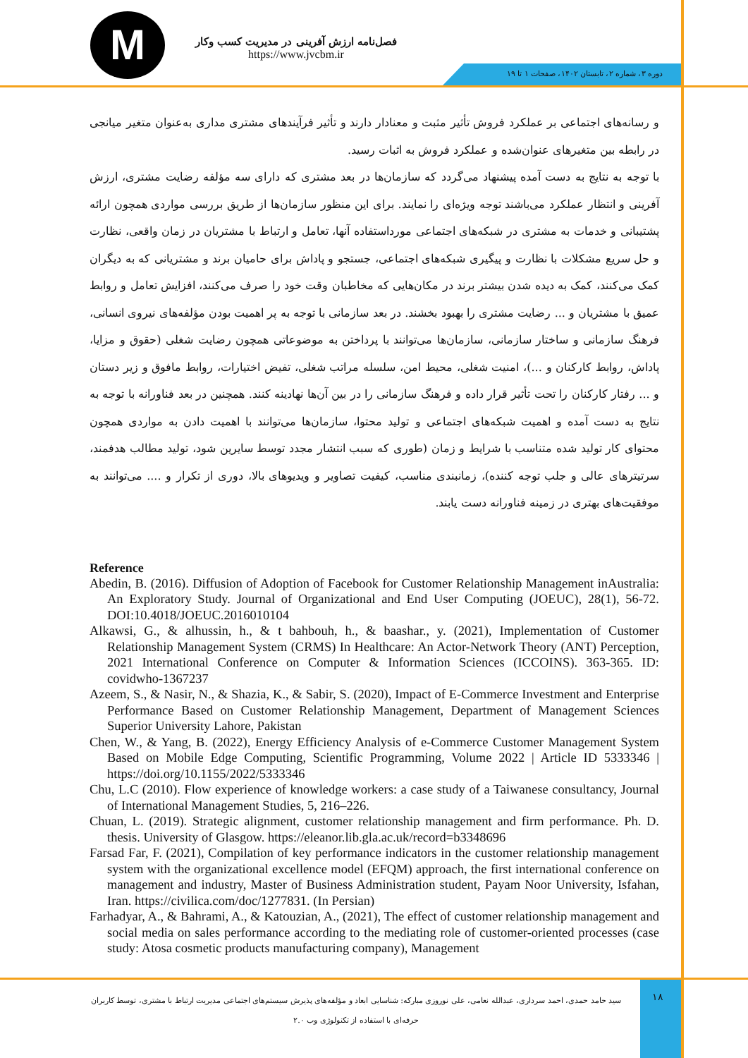M
فصل‌نامه ارزش آفرینی در مدیریت کسب وکار
https://www.jvcbm.ir
دوره ۳، شماره ۲، تابستان ۱۴۰۲، صفحات ۱ تا ۱۹
و رسانه‌های اجتماعی بر عملکرد فروش تأثیر مثبت و معنادار دارند و تأثیر فرآیندهای مشتری مداری به‌عنوان متغیر میانجی در رابطه بین متغیرهای عنوان‌شده و عملکرد فروش به اثبات رسید.
با توجه به نتایج به دست آمده پیشنهاد می‌گردد که سازمان‌ها در بعد مشتری که دارای سه مؤلفه رضایت مشتری، ارزش آفرینی و انتظار عملکرد می‌باشند توجه ویژه‌ای را نمایند. برای این منظور سازمان‌ها از طریق بررسی مواردی همچون ارائه پشتیبانی و خدمات به مشتری در شبکه‌های اجتماعی مورداستفاده آنها، تعامل و ارتباط با مشتریان در زمان واقعی، نظارت و حل سریع مشکلات با نظارت و پیگیری شبکه‌های اجتماعی، جستجو و پاداش برای حامیان برند و مشتریانی که به دیگران کمک می‌کنند، کمک به دیده شدن بیشتر برند در مکان‌هایی که مخاطبان وقت خود را صرف می‌کنند، افزایش تعامل و روابط عمیق با مشتریان و ... رضایت مشتری را بهبود بخشند. در بعد سازمانی با توجه به پر اهمیت بودن مؤلفه‌های نیروی انسانی، فرهنگ سازمانی و ساختار سازمانی، سازمان‌ها می‌توانند با پرداختن به موضوعاتی همچون رضایت شغلی (حقوق و مزایا، پاداش، روابط کارکنان و ...)، امنیت شغلی، محیط امن، سلسله مراتب شغلی، تفیض اختیارات، روابط مافوق و زیر دستان و ... رفتار کارکنان را تحت تأثیر قرار داده و فرهنگ سازمانی را در بین آن‌ها نهادینه کنند. همچنین در بعد فناورانه با توجه به نتایج به دست آمده و اهمیت شبکه‌های اجتماعی و تولید محتوا، سازمان‌ها می‌توانند با اهمیت دادن به مواردی همچون محتوای کار تولید شده متناسب با شرایط و زمان (طوری که سبب انتشار مجدد توسط سایرین شود، تولید مطالب هدفمند، سرتیترهای عالی و جلب توجه کننده)، زمانبندی مناسب، کیفیت تصاویر و ویدیوهای بالا، دوری از تکرار و .... می‌توانند به موفقیت‌های بهتری در زمینه فناورانه دست یابند.
Reference
Abedin, B. (2016). Diffusion of Adoption of Facebook for Customer Relationship Management inAustralia: An Exploratory Study. Journal of Organizational and End User Computing (JOEUC), 28(1), 56-72. DOI:10.4018/JOEUC.2016010104
Alkawsi, G., & alhussin, h., & t bahbouh, h., & baashar., y. (2021), Implementation of Customer Relationship Management System (CRMS) In Healthcare: An Actor-Network Theory (ANT) Perception, 2021 International Conference on Computer & Information Sciences (ICCOINS). 363-365. ID: covidwho-1367237
Azeem, S., & Nasir, N., & Shazia, K., & Sabir, S. (2020), Impact of E-Commerce Investment and Enterprise Performance Based on Customer Relationship Management, Department of Management Sciences Superior University Lahore, Pakistan
Chen, W., & Yang, B. (2022), Energy Efficiency Analysis of e-Commerce Customer Management System Based on Mobile Edge Computing, Scientific Programming, Volume 2022 | Article ID 5333346 | https://doi.org/10.1155/2022/5333346
Chu, L.C (2010). Flow experience of knowledge workers: a case study of a Taiwanese consultancy, Journal of International Management Studies, 5, 216–226.
Chuan, L. (2019). Strategic alignment, customer relationship management and firm performance. Ph. D. thesis. University of Glasgow. https://eleanor.lib.gla.ac.uk/record=b3348696
Farsad Far, F. (2021), Compilation of key performance indicators in the customer relationship management system with the organizational excellence model (EFQM) approach, the first international conference on management and industry, Master of Business Administration student, Payam Noor University, Isfahan, Iran. https://civilica.com/doc/1277831. (In Persian)
Farhadyar, A., & Bahrami, A., & Katouzian, A., (2021), The effect of customer relationship management and social media on sales performance according to the mediating role of customer-oriented processes (case study: Atosa cosmetic products manufacturing company), Management
سید حامد حمدی، احمد سرداری، عبدالله نعامی، علی نوروزی مبارکه: شناسایی ابعاد و مؤلفه‌های پذیرش سیستم‌های اجتماعی مدیریت ارتباط با مشتری، توسط کاربران حرفه‌ای با استفاده از تکنولوژی وب ۲.۰
۱۸